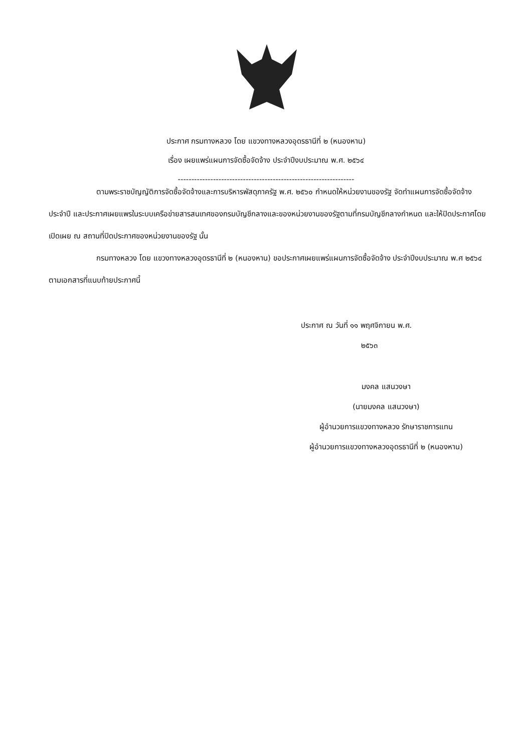ประกาศ กรมทางหลวง โดย แขวงทางหลวงอุดรธานีที่ ๒ (หนองหาน)
เรื่อง เผยแพร่แผนการจัดซื้อจัดจ้าง ประจำปีงบประมาณ พ.ศ. ๒๕๖๔
-----------------------------------------------------------------
ตามพระราชบัญญัติการจัดซื้อจัดจ้างและการบริหารพัสดุภาครัฐ พ.ศ. ๒๕๖๐ กำหนดให้หน่วยงานของรัฐ จัดทำแผนการจัดซื้อจัดจ้างประจำปี และประกาศเผยแพรในระบบเครือข่ายสารสนเทศของกรมบัญชีกลางและของหน่วยงานของรัฐตามที่กรมบัญชีกลางกำหนด และให้ปิดประกาศโดยเปิดเผย ณ สถานที่ปิดประกาศของหน่วยงานของรัฐ นั้น
กรมทางหลวง โดย แขวงทางหลวงอุดรธานีที่ ๒ (หนองหาน) ขอประกาศเผยแพร่แผนการจัดซื้อจัดจ้าง ประจำปีงบประมาณ พ.ศ ๒๕๖๔ ตามเอกสารที่แนบท้ายประกาศนี้
ประกาศ ณ วันที่ ๑๑ พฤศจิกายน พ.ศ.
๒๕๖๓
มงคล แสนวงษา
(นายมงคล แสนวงษา)
ผู้อำนวยการแขวงทางหลวง รักษาราชการแทน
ผู้อำนวยการแขวงทางหลวงอุดรธานีที่ ๒ (หนองหาน)